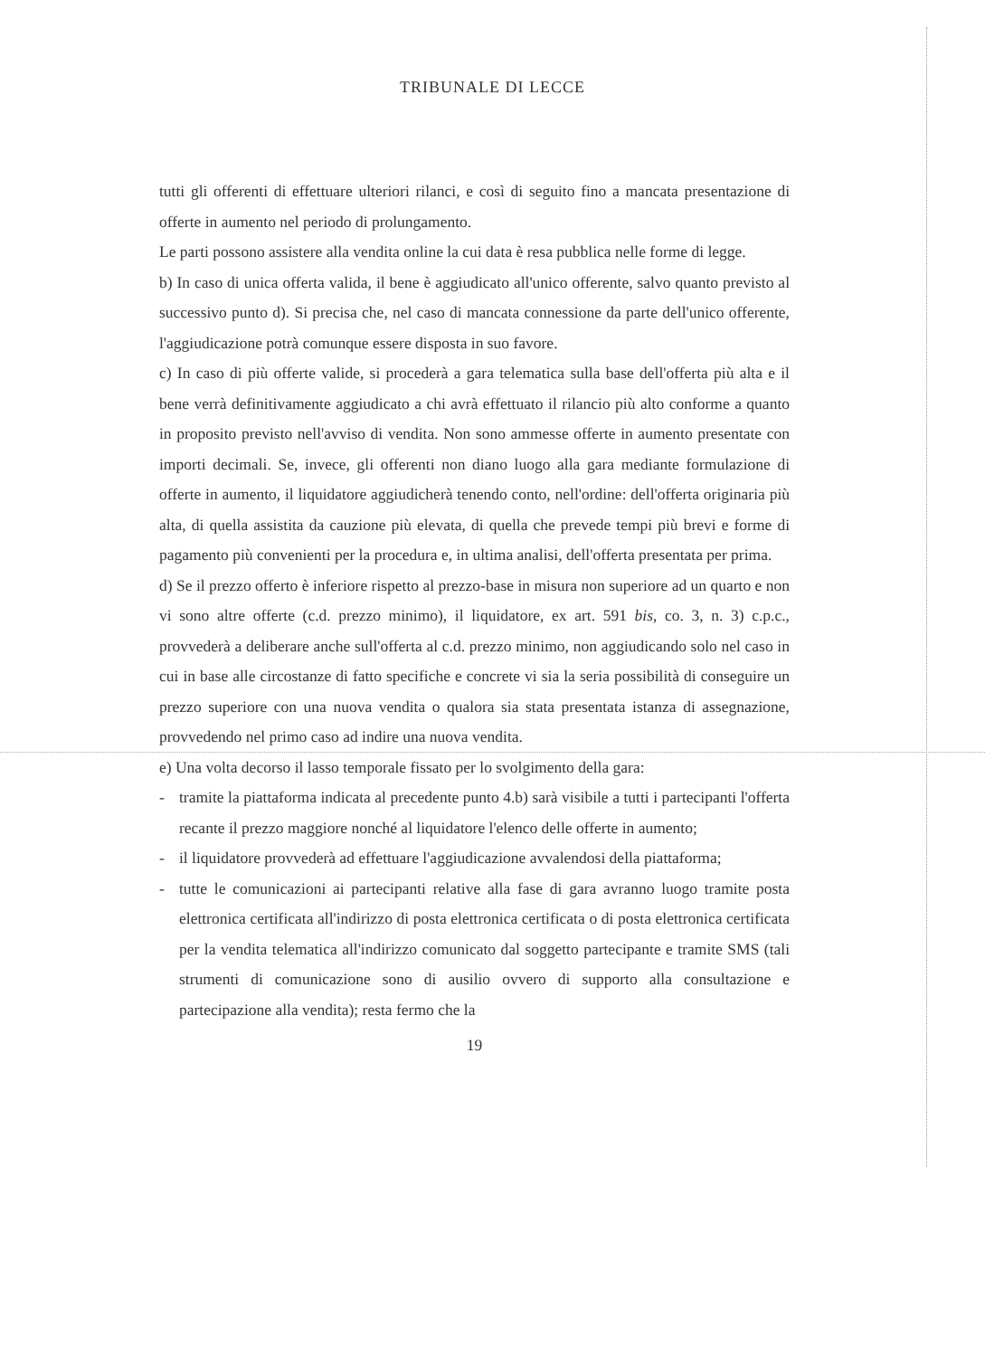TRIBUNALE DI LECCE
tutti gli offerenti di effettuare ulteriori rilanci, e così di seguito fino a mancata presentazione di offerte in aumento nel periodo di prolungamento.
Le parti possono assistere alla vendita online la cui data è resa pubblica nelle forme di legge.
b) In caso di unica offerta valida, il bene è aggiudicato all'unico offerente, salvo quanto previsto al successivo punto d). Si precisa che, nel caso di mancata connessione da parte dell'unico offerente, l'aggiudicazione potrà comunque essere disposta in suo favore.
c) In caso di più offerte valide, si procederà a gara telematica sulla base dell'offerta più alta e il bene verrà definitivamente aggiudicato a chi avrà effettuato il rilancio più alto conforme a quanto in proposito previsto nell'avviso di vendita. Non sono ammesse offerte in aumento presentate con importi decimali. Se, invece, gli offerenti non diano luogo alla gara mediante formulazione di offerte in aumento, il liquidatore aggiudicherà tenendo conto, nell'ordine: dell'offerta originaria più alta, di quella assistita da cauzione più elevata, di quella che prevede tempi più brevi e forme di pagamento più convenienti per la procedura e, in ultima analisi, dell'offerta presentata per prima.
d) Se il prezzo offerto è inferiore rispetto al prezzo-base in misura non superiore ad un quarto e non vi sono altre offerte (c.d. prezzo minimo), il liquidatore, ex art. 591 bis, co. 3, n. 3) c.p.c., provvederà a deliberare anche sull'offerta al c.d. prezzo minimo, non aggiudicando solo nel caso in cui in base alle circostanze di fatto specifiche e concrete vi sia la seria possibilità di conseguire un prezzo superiore con una nuova vendita o qualora sia stata presentata istanza di assegnazione, provvedendo nel primo caso ad indire una nuova vendita.
e) Una volta decorso il lasso temporale fissato per lo svolgimento della gara:
- tramite la piattaforma indicata al precedente punto 4.b) sarà visibile a tutti i partecipanti l'offerta recante il prezzo maggiore nonché al liquidatore l'elenco delle offerte in aumento;
- il liquidatore provvederà ad effettuare l'aggiudicazione avvalendosi della piattaforma;
- tutte le comunicazioni ai partecipanti relative alla fase di gara avranno luogo tramite posta elettronica certificata all'indirizzo di posta elettronica certificata o di posta elettronica certificata per la vendita telematica all'indirizzo comunicato dal soggetto partecipante e tramite SMS (tali strumenti di comunicazione sono di ausilio ovvero di supporto alla consultazione e partecipazione alla vendita); resta fermo che la
19